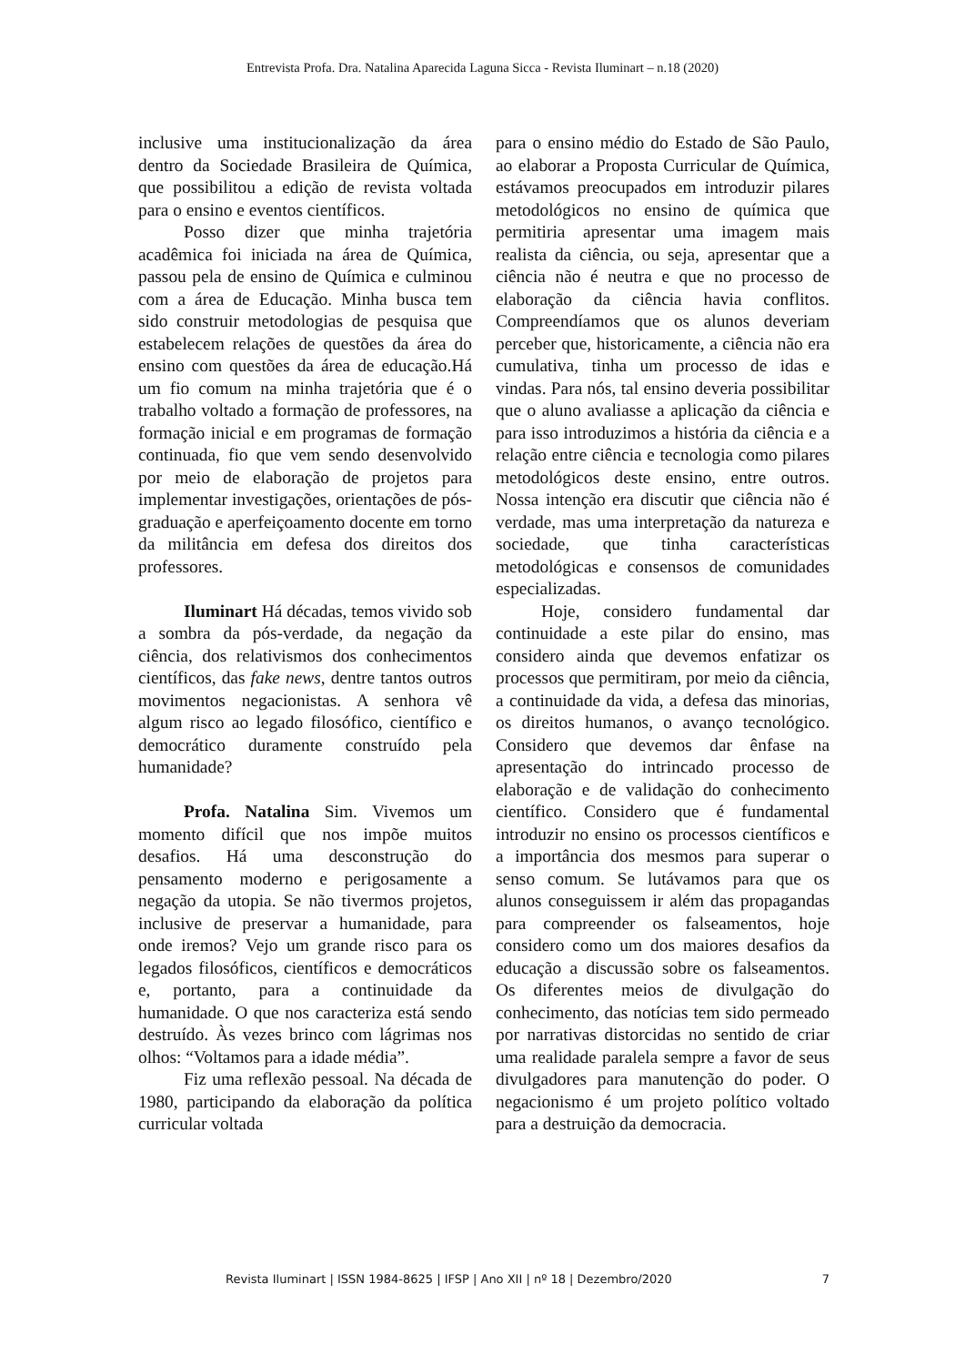Entrevista Profa. Dra. Natalina Aparecida Laguna Sicca - Revista Iluminart – n.18 (2020)
inclusive uma institucionalização da área dentro da Sociedade Brasileira de Química, que possibilitou a edição de revista voltada para o ensino e eventos científicos.
Posso dizer que minha trajetória acadêmica foi iniciada na área de Química, passou pela de ensino de Química e culminou com a área de Educação. Minha busca tem sido construir metodologias de pesquisa que estabelecem relações de questões da área do ensino com questões da área de educação.Há um fio comum na minha trajetória que é o trabalho voltado a formação de professores, na formação inicial e em programas de formação continuada, fio que vem sendo desenvolvido por meio de elaboração de projetos para implementar investigações, orientações de pós-graduação e aperfeiçoamento docente em torno da militância em defesa dos direitos dos professores.
Iluminart Há décadas, temos vivido sob a sombra da pós-verdade, da negação da ciência, dos relativismos dos conhecimentos científicos, das fake news, dentre tantos outros movimentos negacionistas. A senhora vê algum risco ao legado filosófico, científico e democrático duramente construído pela humanidade?
Profa. Natalina Sim. Vivemos um momento difícil que nos impõe muitos desafios. Há uma desconstrução do pensamento moderno e perigosamente a negação da utopia. Se não tivermos projetos, inclusive de preservar a humanidade, para onde iremos? Vejo um grande risco para os legados filosóficos, científicos e democráticos e, portanto, para a continuidade da humanidade. O que nos caracteriza está sendo destruído. Às vezes brinco com lágrimas nos olhos: “Voltamos para a idade média”.
Fiz uma reflexão pessoal. Na década de 1980, participando da elaboração da política curricular voltada
para o ensino médio do Estado de São Paulo, ao elaborar a Proposta Curricular de Química, estávamos preocupados em introduzir pilares metodológicos no ensino de química que permitiria apresentar uma imagem mais realista da ciência, ou seja, apresentar que a ciência não é neutra e que no processo de elaboração da ciência havia conflitos. Compreendíamos que os alunos deveriam perceber que, historicamente, a ciência não era cumulativa, tinha um processo de idas e vindas. Para nós, tal ensino deveria possibilitar que o aluno avaliasse a aplicação da ciência e para isso introduzimos a história da ciência e a relação entre ciência e tecnologia como pilares metodológicos deste ensino, entre outros. Nossa intenção era discutir que ciência não é verdade, mas uma interpretação da natureza e sociedade, que tinha características metodológicas e consensos de comunidades especializadas.
Hoje, considero fundamental dar continuidade a este pilar do ensino, mas considero ainda que devemos enfatizar os processos que permitiram, por meio da ciência, a continuidade da vida, a defesa das minorias, os direitos humanos, o avanço tecnológico. Considero que devemos dar ênfase na apresentação do intrincado processo de elaboração e de validação do conhecimento científico. Considero que é fundamental introduzir no ensino os processos científicos e a importância dos mesmos para superar o senso comum. Se lutávamos para que os alunos conseguissem ir além das propagandas para compreender os falseamentos, hoje considero como um dos maiores desafios da educação a discussão sobre os falseamentos. Os diferentes meios de divulgação do conhecimento, das notícias tem sido permeado por narrativas distorcidas no sentido de criar uma realidade paralela sempre a favor de seus divulgadores para manutenção do poder. O negacionismo é um projeto político voltado para a destruição da democracia.
Revista Iluminart | ISSN 1984-8625 | IFSP | Ano XII | nº 18 | Dezembro/2020 7